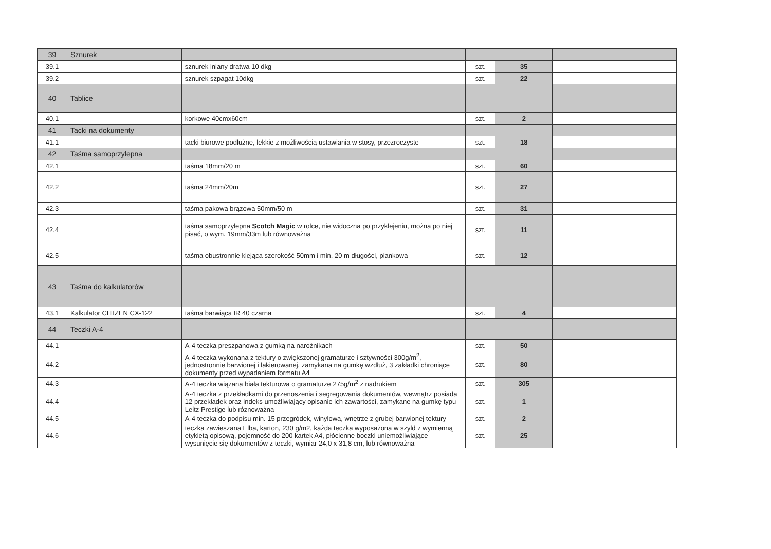| 39 | Sznurek | | | | | |
| 39.1 | | sznurek lniany dratwa 10 dkg | szt. | 35 | | |
| 39.2 | | sznurek szpagat 10dkg | szt. | 22 | | |
| 40 | Tablice | | | | | |
| 40.1 | | korkowe 40cmx60cm | szt. | 2 | | |
| 41 | Tacki na dokumenty | | | | | |
| 41.1 | | tacki biurowe podłużne, lekkie z możliwością ustawiania w stosy, przezroczyste | szt. | 18 | | |
| 42 | Taśma samoprzylepna | | | | | |
| 42.1 | | taśma 18mm/20 m | szt. | 60 | | |
| 42.2 | | taśma 24mm/20m | szt. | 27 | | |
| 42.3 | | taśma pakowa brązowa 50mm/50 m | szt. | 31 | | |
| 42.4 | | taśma samoprzylepna Scotch Magic w rolce, nie widoczna po przyklejeniu, można po niej pisać, o wym. 19mm/33m lub równoważna | szt. | 11 | | |
| 42.5 | | taśma obustronnie klejąca szerokość 50mm i min. 20 m długości, piankowa | szt. | 12 | | |
| 43 | Taśma do kalkulatorów | | | | | |
| 43.1 | Kalkulator CITIZEN CX-122 | taśma barwiąca IR 40 czarna | szt. | 4 | | |
| 44 | Teczki A-4 | | | | | |
| 44.1 | | A-4 teczka preszpanowa z gumką na narożnikach | szt. | 50 | | |
| 44.2 | | A-4 teczka wykonana z tektury o zwiększonej gramaturze i sztywności 300g/m<sup>2</sup>, jednostronnie barwionej i lakierowanej, zamykana na gumkę wzdłuż, 3 zakładki chroniące dokumenty przed wypadaniem formatu A4 | szt. | 80 | | |
| 44.3 | | A-4 teczka wiązana biała tekturowa o gramaturze 275g/m<sup>2</sup> z nadrukiem | szt. | 305 | | |
| 44.4 | | A-4 teczka z przekładkami do przenoszenia i segregowania dokumentów, wewnątrz posiada 12 przekładek oraz indeks umożliwiający opisanie ich zawartości, zamykane na gumkę typu Leitz Prestige lub róznoważna | szt. | 1 | | |
| 44.5 | | A-4 teczka do podpisu min. 15 przegródek, winylowa, wnętrze z grubej barwionej tektury | szt. | 2 | | |
| 44.6 | | teczka zawieszana Elba, karton, 230 g/m2, każda teczka wyposażona w szyld z wymienną etykietą opisową, pojemność do 200 kartek A4, płócienne boczki uniemożliwiające wysunięcie się dokumentów z teczki, wymiar 24,0 x 31,8 cm, lub równoważna | szt. | 25 | | |